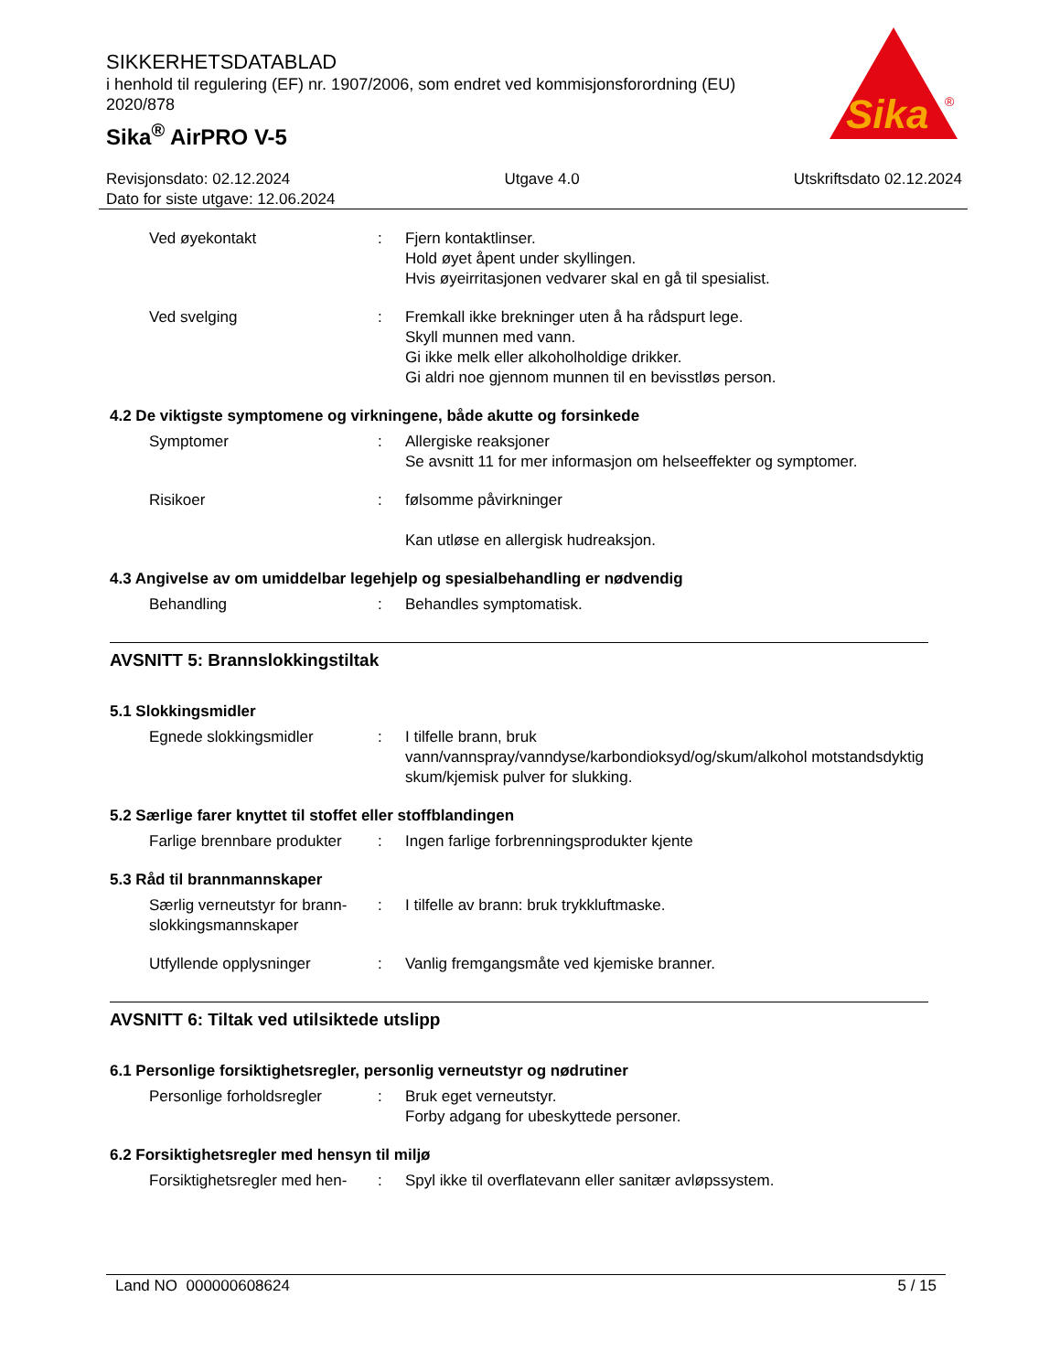SIKKERHETSDATABLAD
i henhold til regulering (EF) nr. 1907/2006, som endret ved kommisjonsforordning (EU) 2020/878
Sika<sup>®</sup> AirPRO V-5
Sika
®
Revisjonsdato: 02.12.2024 Utgave 4.0 Utskriftsdato 02.12.2024
Dato for siste utgave: 12.06.2024
Ved øyekontakt : Fjern kontaktlinser.
Hold øyet åpent under skyllingen.
Hvis øyeirritasjonen vedvarer skal en gå til spesialist.
Ved svelging : Fremkall ikke brekninger uten å ha rådspurt lege.
Skyll munnen med vann.
Gi ikke melk eller alkoholholdige drikker.
Gi aldri noe gjennom munnen til en bevisstløs person.
4.2 De viktigste symptomene og virkningene, både akutte og forsinkede
Symptomer : Allergiske reaksjoner
Se avsnitt 11 for mer informasjon om helseeffekter og symptomer.
Risikoer : følsomme påvirkninger
Kan utløse en allergisk hudreaksjon.
4.3 Angivelse av om umiddelbar legehjelp og spesialbehandling er nødvendig
Behandling : Behandles symptomatisk.
AVSNITT 5: Brannslokkingstiltak
5.1 Slokkingsmidler
Egnede slokkingsmidler : I tilfelle brann, bruk
vann/vannspray/vanndyse/karbondioksyd/og/skum/alkohol motstandsdyktig skum/kjemisk pulver for slukking.
5.2 Særlige farer knyttet til stoffet eller stoffblandingen
Farlige brennbare produkter
: Ingen farlige forbrenningsprodukter kjente
5.3 Råd til brannmannskaper
Særlig verneutstyr for brann-slokkingsmannskaper
: I tilfelle av brann: bruk trykkluftmaske.
Utfyllende opplysninger : Vanlig fremgangsmåte ved kjemiske branner.
AVSNITT 6: Tiltak ved utilsiktede utslipp
6.1 Personlige forsiktighetsregler, personlig verneutstyr og nødrutiner
Personlige forholdsregler
: Bruk eget verneutstyr.
Forby adgang for ubeskyttede personer.
6.2 Forsiktighetsregler med hensyn til miljø
Forsiktighetsregler med hen-
: Spyl ikke til overflatevann eller sanitær avløpssystem.
Land NO 000000608624 5 / 15